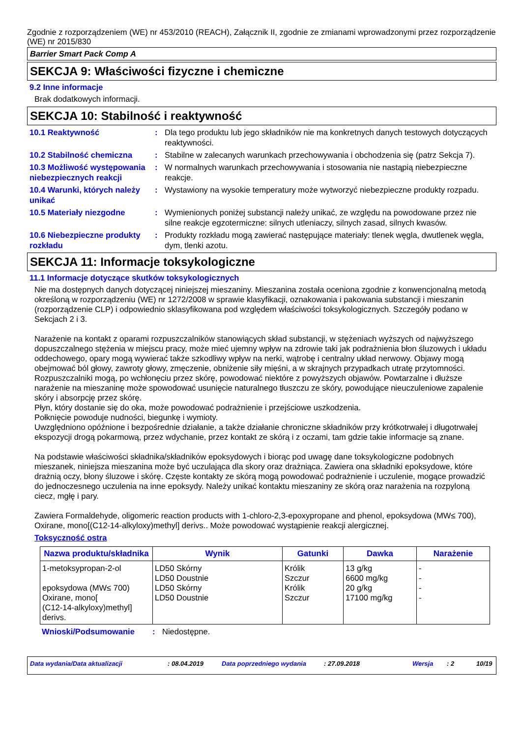Zgodnie z rozporządzeniem (WE) nr 453/2010 (REACH), Załącznik II, zgodnie ze zmianami wprowadzonymi przez rozporządzenie (WE) nr 2015/830
Barrier Smart Pack Comp A
SEKCJA 9: Właściwości fizyczne i chemiczne
9.2 Inne informacje
Brak dodatkowych informacji.
SEKCJA 10: Stabilność i reaktywność
10.1 Reaktywność : Dla tego produktu lub jego składników nie ma konkretnych danych testowych dotyczących reaktywności.
10.2 Stabilność chemiczna : Stabilne w zalecanych warunkach przechowywania i obchodzenia się (patrz Sekcja 7).
10.3 Możliwość występowania niebezpiecznych reakcji
: W normalnych warunkach przechowywania i stosowania nie nastąpią niebezpieczne reakcje.
10.4 Warunki, których należy unikać
: Wystawiony na wysokie temperatury może wytworzyć niebezpieczne produkty rozpadu.
10.5 Materiały niezgodne : Wymienionych poniżej substancji należy unikać, ze względu na powodowane przez nie silne reakcje egzotermiczne: silnych utleniaczy, silnych zasad, silnych kwasów.
10.6 Niebezpieczne produkty rozkładu
: Produkty rozkładu mogą zawierać następujące materiały: tlenek węgla, dwutlenek węgla, dym, tlenki azotu.
SEKCJA 11: Informacje toksykologiczne
11.1 Informacje dotyczące skutków toksykologicznych
Nie ma dostępnych danych dotyczącej niniejszej mieszaniny. Mieszanina została oceniona zgodnie z konwencjonalną metodą określoną w rozporządzeniu (WE) nr 1272/2008 w sprawie klasyfikacji, oznakowania i pakowania substancji i mieszanin (rozporządzenie CLP) i odpowiednio sklasyfikowana pod względem właściwości toksykologicznych. Szczegóły podano w Sekcjach 2 i 3.
Narażenie na kontakt z oparami rozpuszczalników stanowiących skład substancji, w stężeniach wyższych od najwyższego dopuszczalnego stężenia w miejscu pracy, może mieć ujemny wpływ na zdrowie taki jak podrażnienia błon śluzowych i układu oddechowego, opary mogą wywierać także szkodliwy wpływ na nerki, wątrobę i centralny układ nerwowy. Objawy mogą obejmować ból głowy, zawroty głowy, zmęczenie, obniżenie siły mięśni, a w skrajnych przypadkach utratę przytomności.
Rozpuszczalniki mogą, po wchłonęciu przez skórę, powodować niektóre z powyższych objawów. Powtarzalne i dłuższe narażenie na mieszaninę może spowodować usunięcie naturalnego tłuszczu ze skóry, powodujące nieuczuleniowe zapalenie skóry i absorpcję przez skórę.
Płyn, który dostanie się do oka, może powodować podrażnienie i przejściowe uszkodzenia.
Połknięcie powoduje nudności, biegunkę i wymioty.
Uwzględniono opóźnione i bezpośrednie działanie, a także działanie chroniczne składników przy krótkotrwałej i długotrwałej ekspozycji drogą pokarmową, przez wdychanie, przez kontakt ze skórą i z oczami, tam gdzie takie informacje są znane.
Na podstawie właściwości składnika/składników epoksydowych i biorąc pod uwagę dane toksykologiczne podobnych mieszanek, niniejsza mieszanina może być uczulająca dla skory oraz drażniąca. Zawiera ona składniki epoksydowe, które drażnią oczy, błony śluzowe i skórę. Częste kontakty ze skórą mogą powodować podrażnienie i uczulenie, mogące prowadzić do jednoczesnego uczulenia na inne epoksydy. Należy unikać kontaktu mieszaniny ze skórą oraz narażenia na rozpyloną ciecz, mgłę i pary.
Zawiera Formaldehyde, oligomeric reaction products with 1-chloro-2,3-epoxypropane and phenol, epoksydowa (MW≤ 700), Oxirane, mono[(C12-14-alkyloxy)methyl] derivs.. Może powodować wystąpienie reakcji alergicznej.
Toksyczność ostra
| Nazwa produktu/składnika | Wynik | Gatunki | Dawka | Narażenie |
| --- | --- | --- | --- | --- |
| 1-metoksypropan-2-ol epoksydowa (MW≤ 700) Oxirane, mono[ (C12-14-alkyloxy)methyl] derivs. | LD50 Skórny LD50 Doustnie LD50 Skórny LD50 Doustnie | Królik Szczur Królik Szczur | 13 g/kg 6600 mg/kg 20 g/kg 17100 mg/kg | - - - - |
Wnioski/Podsumowanie : Niedostępne.
Data wydania/Data aktualizacji: 08.04.2019 Data poprzedniego wydania: 27.09.2018 Wersja: 2 10/19